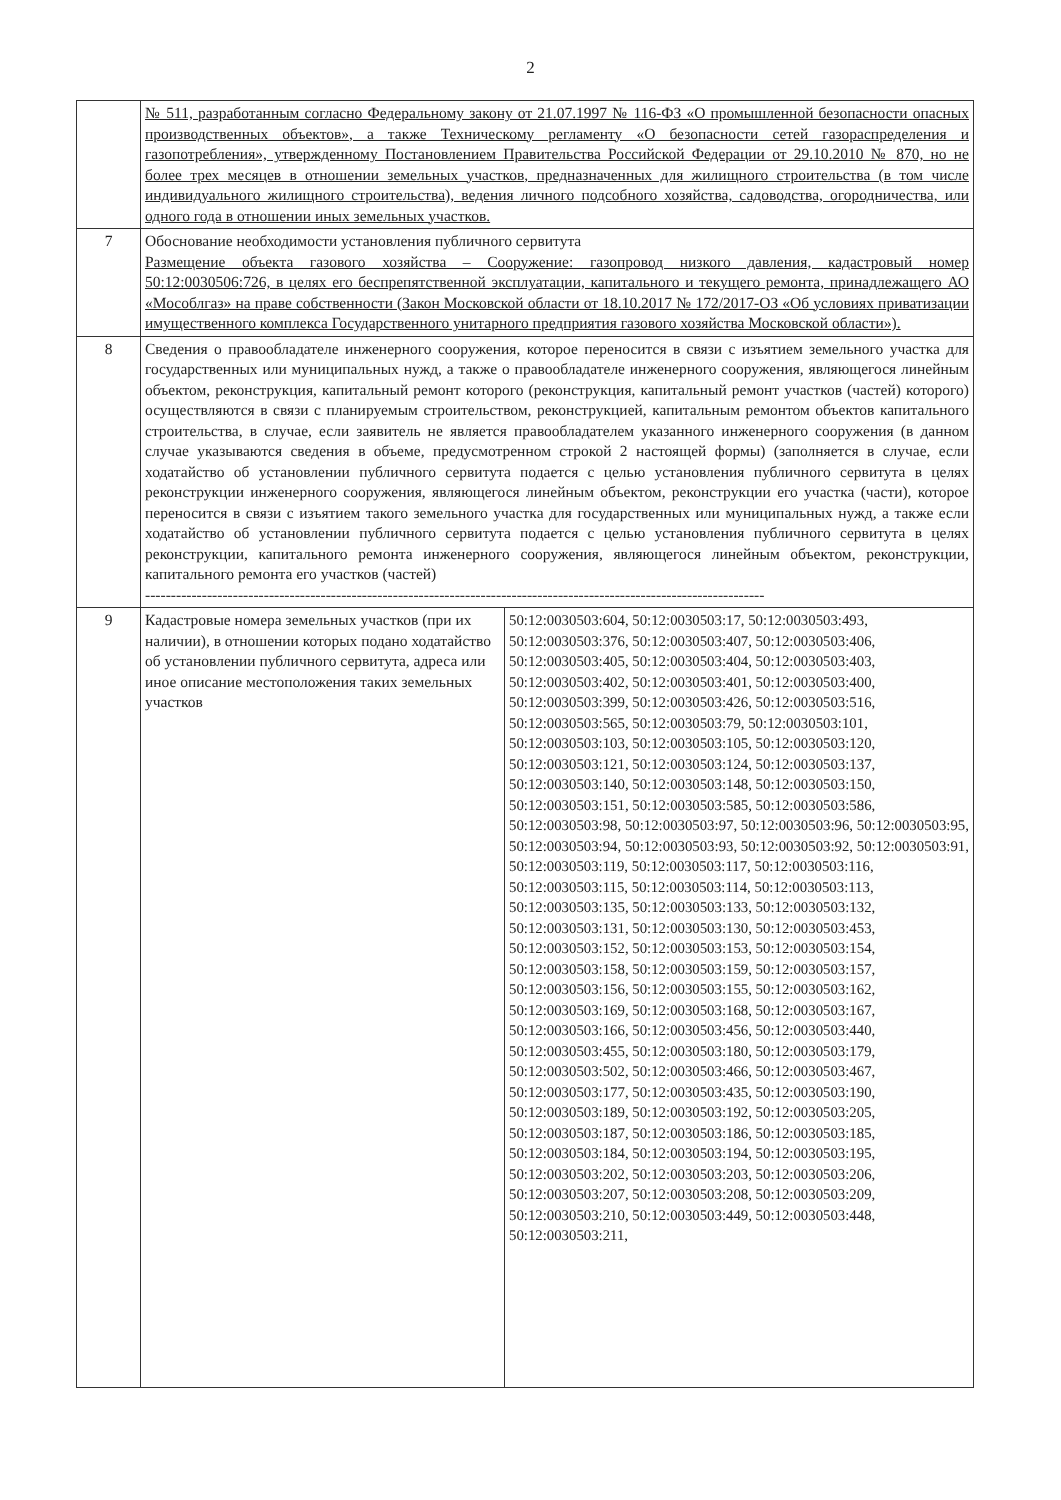2
| | № 511, разработанным согласно Федеральному закону от 21.07.1997 № 116-ФЗ «О промышленной безопасности опасных производственных объектов», а также Техническому регламенту «О безопасности сетей газораспределения и газопотребления», утвержденному Постановлением Правительства Российской Федерации от 29.10.2010 № 870, но не более трех месяцев в отношении земельных участков, предназначенных для жилищного строительства (в том числе индивидуального жилищного строительства), ведения личного подсобного хозяйства, садоводства, огородничества, или одного года в отношении иных земельных участков. | |
| 7 | Обоснование необходимости установления публичного сервитута Размещение объекта газового хозяйства – Сооружение: газопровод низкого давления, кадастровый номер 50:12:0030506:726, в целях его беспрепятственной эксплуатации, капитального и текущего ремонта, принадлежащего АО «Мособлгаз» на праве собственности (Закон Московской области от 18.10.2017 № 172/2017-ОЗ «Об условиях приватизации имущественного комплекса Государственного унитарного предприятия газового хозяйства Московской области»). | |
| 8 | Сведения о правообладателе инженерного сооружения, которое переносится в связи с изъятием земельного участка для государственных или муниципальных нужд, а также о правообладателе инженерного сооружения, являющегося линейным объектом, реконструкция, капитальный ремонт которого (реконструкция, капитальный ремонт участков (частей) которого) осуществляются в связи с планируемым строительством, реконструкцией, капитальным ремонтом объектов капитального строительства, в случае, если заявитель не является правообладателем указанного инженерного сооружения (в данном случае указываются сведения в объеме, предусмотренном строкой 2 настоящей формы) (заполняется в случае, если ходатайство об установлении публичного сервитута подается с целью установления публичного сервитута в целях реконструкции инженерного сооружения, являющегося линейным объектом, реконструкции его участка (части), которое переносится в связи с изъятием такого земельного участка для государственных или муниципальных нужд, а также если ходатайство об установлении публичного сервитута подается с целью установления публичного сервитута в целях реконструкции, капитального ремонта инженерного сооружения, являющегося линейным объектом, реконструкции, капитального ремонта его участков (частей) ------------------------------------------------------------------------------------------------------------------------ | |
| 9 | Кадастровые номера земельных участков (при их наличии), в отношении которых подано ходатайство об установлении публичного сервитута, адреса или иное описание местоположения таких земельных участков | 50:12:0030503:604, 50:12:0030503:17, 50:12:0030503:493, 50:12:0030503:376, 50:12:0030503:407, 50:12:0030503:406, 50:12:0030503:405, 50:12:0030503:404, 50:12:0030503:403, 50:12:0030503:402, 50:12:0030503:401, 50:12:0030503:400, 50:12:0030503:399, 50:12:0030503:426, 50:12:0030503:516, 50:12:0030503:565, 50:12:0030503:79, 50:12:0030503:101, 50:12:0030503:103, 50:12:0030503:105, 50:12:0030503:120, 50:12:0030503:121, 50:12:0030503:124, 50:12:0030503:137, 50:12:0030503:140, 50:12:0030503:148, 50:12:0030503:150, 50:12:0030503:151, 50:12:0030503:585, 50:12:0030503:586, 50:12:0030503:98, 50:12:0030503:97, 50:12:0030503:96, 50:12:0030503:95, 50:12:0030503:94, 50:12:0030503:93, 50:12:0030503:92, 50:12:0030503:91, 50:12:0030503:119, 50:12:0030503:117, 50:12:0030503:116, 50:12:0030503:115, 50:12:0030503:114, 50:12:0030503:113, 50:12:0030503:135, 50:12:0030503:133, 50:12:0030503:132, 50:12:0030503:131, 50:12:0030503:130, 50:12:0030503:453, 50:12:0030503:152, 50:12:0030503:153, 50:12:0030503:154, 50:12:0030503:158, 50:12:0030503:159, 50:12:0030503:157, 50:12:0030503:156, 50:12:0030503:155, 50:12:0030503:162, 50:12:0030503:169, 50:12:0030503:168, 50:12:0030503:167, 50:12:0030503:166, 50:12:0030503:456, 50:12:0030503:440, 50:12:0030503:455, 50:12:0030503:180, 50:12:0030503:179, 50:12:0030503:502, 50:12:0030503:466, 50:12:0030503:467, 50:12:0030503:177, 50:12:0030503:435, 50:12:0030503:190, 50:12:0030503:189, 50:12:0030503:192, 50:12:0030503:205, 50:12:0030503:187, 50:12:0030503:186, 50:12:0030503:185, 50:12:0030503:184, 50:12:0030503:194, 50:12:0030503:195, 50:12:0030503:202, 50:12:0030503:203, 50:12:0030503:206, 50:12:0030503:207, 50:12:0030503:208, 50:12:0030503:209, 50:12:0030503:210, 50:12:0030503:449, 50:12:0030503:448, 50:12:0030503:211, |